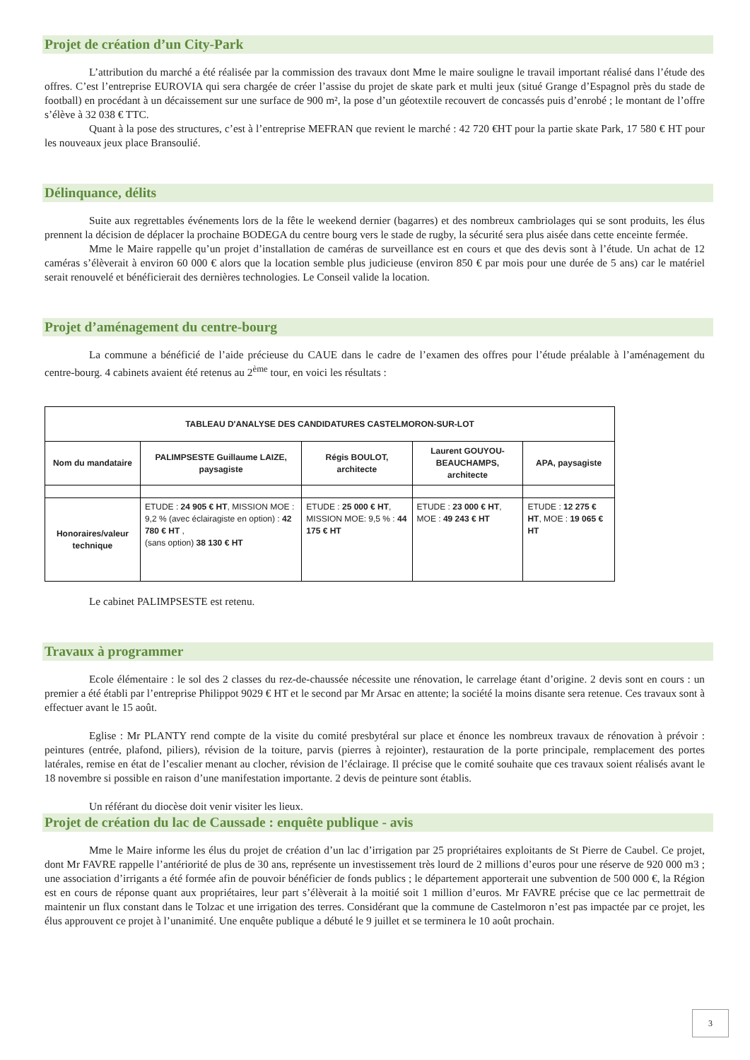Projet de création d’un City-Park
L’attribution du marché a été réalisée par la commission des travaux dont Mme le maire souligne le travail important réalisé dans l’étude des offres. C’est l’entreprise EUROVIA qui sera chargée de créer l’assise du projet de skate park et multi jeux (situé Grange d’Espagnol près du stade de football) en procédant à un décaissement sur une surface de 900 m², la pose d’un géotextile recouvert de concassés puis d’enrobé ; le montant de l’offre s’élève à 32 038 € TTC.
Quant à la pose des structures, c’est à l’entreprise MEFRAN que revient le marché : 42 720 €HT pour la partie skate Park, 17 580 € HT pour les nouveaux jeux place Bransoulié.
Délinquance, délits
Suite aux regrettables événements lors de la fête le weekend dernier (bagarres) et des nombreux cambriolages qui se sont produits, les élus prennent la décision de déplacer la prochaine BODEGA du centre bourg vers le stade de rugby, la sécurité sera plus aisée dans cette enceinte fermée.
Mme le Maire rappelle qu’un projet d’installation de caméras de surveillance est en cours et que des devis sont à l’étude. Un achat de 12 caméras s’élèverait à environ 60 000 € alors que la location semble plus judicieuse (environ 850 € par mois pour une durée de 5 ans) car le matériel serait renouvelé et bénéficierait des dernières technologies. Le Conseil valide la location.
Projet d’aménagement du centre-bourg
La commune a bénéficié de l’aide précieuse du CAUE dans le cadre de l’examen des offres pour l’étude préalable à l’aménagement du centre-bourg. 4 cabinets avaient été retenus au 2<sup>ème</sup> tour, en voici les résultats :
| TABLEAU D'ANALYSE DES CANDIDATURES CASTELMORON-SUR-LOT | | | | |
| --- | --- | --- | --- | --- |
| Nom du mandataire | PALIMPSESTE Guillaume LAIZE, paysagiste | Régis BOULOT, architecte | Laurent GOUYOU-BEAUCHAMPS, architecte | APA, paysagiste |
| Honoraires/valeur technique | ETUDE : 24 905 € HT , MISSION MOE : 9,2 % (avec éclairagiste en option) : 42 780 € HT , (sans option) 38 130 € HT | ETUDE : 25 000 € HT , MISSION MOE: 9,5 % : 44 175 € HT | ETUDE : 23 000 € HT , MOE : 49 243 € HT | ETUDE : 12 275 € HT , MOE : 19 065 € HT |
Le cabinet PALIMPSESTE est retenu.
Travaux à programmer
Ecole élémentaire : le sol des 2 classes du rez-de-chaussée nécessite une rénovation, le carrelage étant d’origine. 2 devis sont en cours : un premier a été établi par l’entreprise Philippot 9029 € HT et le second par Mr Arsac en attente; la société la moins disante sera retenue. Ces travaux sont à effectuer avant le 15 août.
Eglise : Mr PLANTY rend compte de la visite du comité presbytéral sur place et énonce les nombreux travaux de rénovation à prévoir : peintures (entrée, plafond, piliers), révision de la toiture, parvis (pierres à rejointer), restauration de la porte principale, remplacement des portes latérales, remise en état de l’escalier menant au clocher, révision de l’éclairage. Il précise que le comité souhaite que ces travaux soient réalisés avant le 18 novembre si possible en raison d’une manifestation importante. 2 devis de peinture sont établis.
Un référant du diocèse doit venir visiter les lieux.
Projet de création du lac de Caussade : enquête publique - avis
Mme le Maire informe les élus du projet de création d’un lac d’irrigation par 25 propriétaires exploitants de St Pierre de Caubel. Ce projet, dont Mr FAVRE rappelle l’antériorité de plus de 30 ans, représente un investissement très lourd de 2 millions d’euros pour une réserve de 920 000 m3 ; une association d’irrigants a été formée afin de pouvoir bénéficier de fonds publics ; le département apporterait une subvention de 500 000 €, la Région est en cours de réponse quant aux propriétaires, leur part s’élèverait à la moitié soit 1 million d’euros. Mr FAVRE précise que ce lac permettrait de maintenir un flux constant dans le Tolzac et une irrigation des terres. Considérant que la commune de Castelmoron n’est pas impactée par ce projet, les élus approuvent ce projet à l’unanimité. Une enquête publique a débuté le 9 juillet et se terminera le 10 août prochain.
3